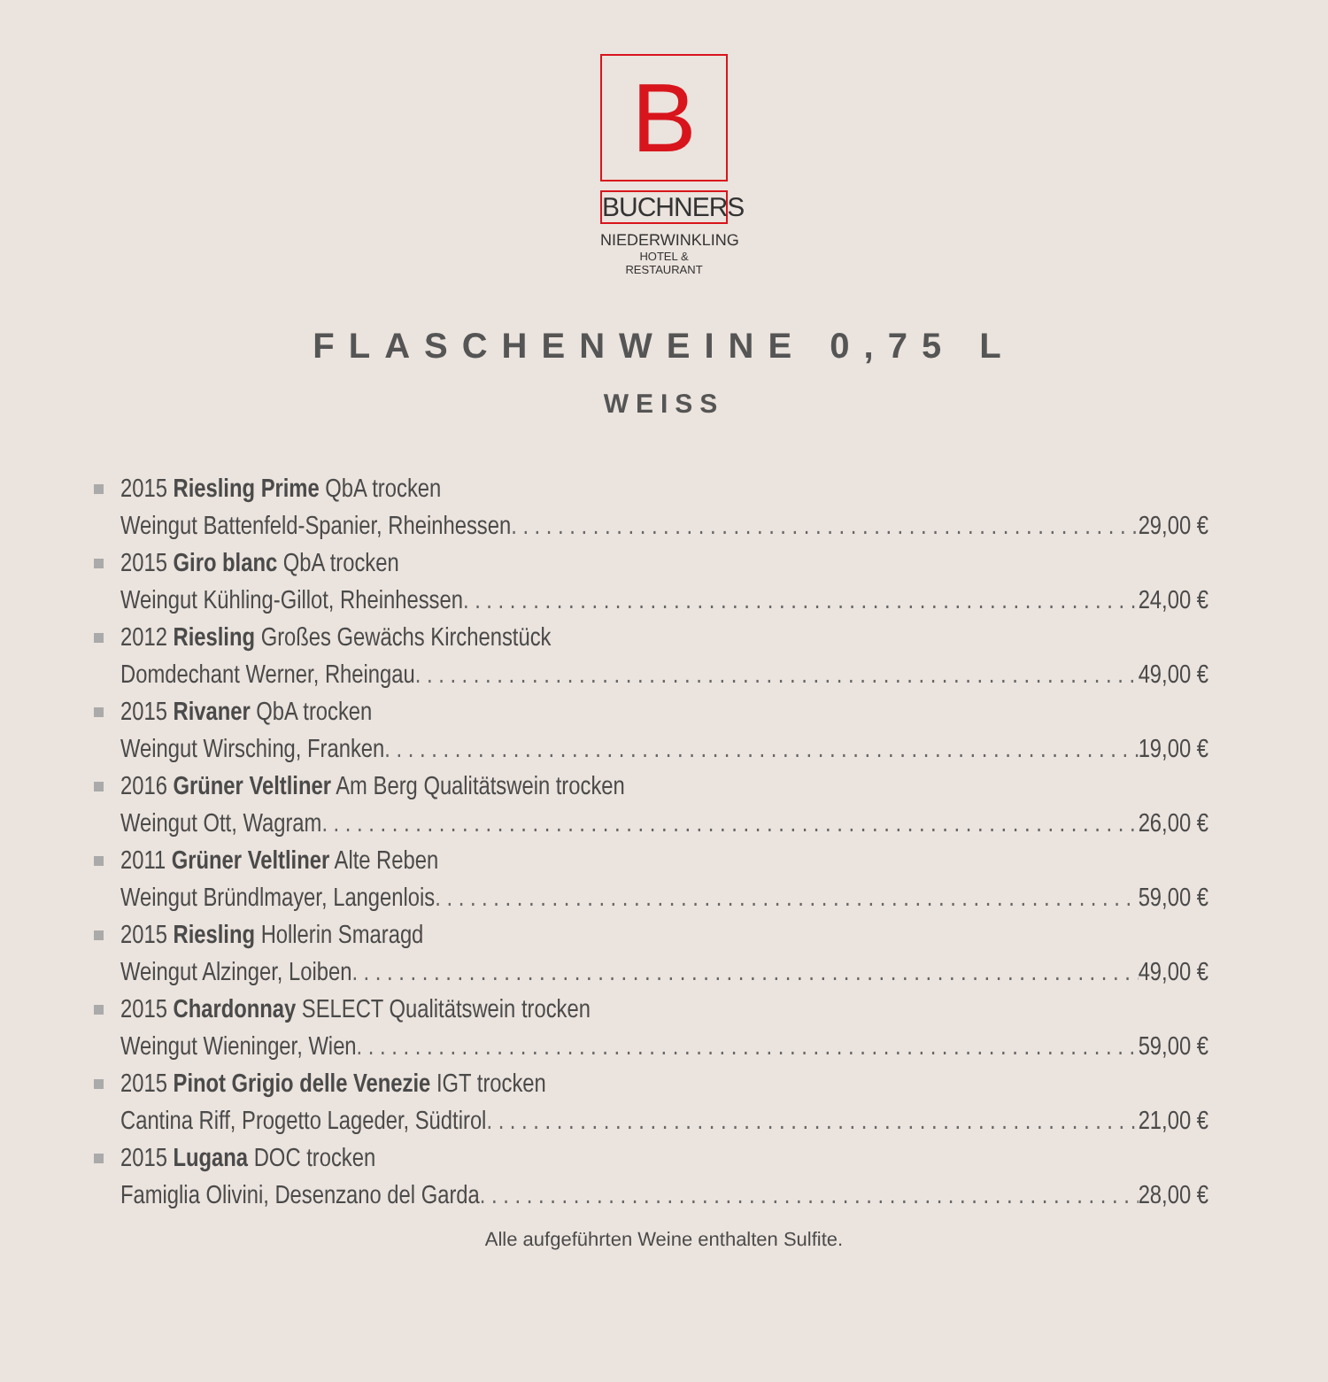B
BUCHNERS
NIEDERWINKLING
HOTEL & RESTAURANT
FLASCHENWEINE 0,75 L
WEISS
2015 Riesling Prime QbA trocken
Weingut Battenfeld-Spanier, Rheinhessen 29,00 €
2015 Giro blanc QbA trocken
Weingut Kühling-Gillot, Rheinhessen 24,00 €
2012 Riesling Großes Gewächs Kirchenstück
Domdechant Werner, Rheingau 49,00 €
2015 Rivaner QbA trocken
Weingut Wirsching, Franken 19,00 €
2016 Grüner Veltliner Am Berg Qualitätswein trocken
Weingut Ott, Wagram 26,00 €
2011 Grüner Veltliner Alte Reben
Weingut Bründlmayer, Langenlois 59,00 €
2015 Riesling Hollerin Smaragd
Weingut Alzinger, Loiben 49,00 €
2015 Chardonnay SELECT Qualitätswein trocken
Weingut Wieninger, Wien 59,00 €
2015 Pinot Grigio delle Venezie IGT trocken
Cantina Riff, Progetto Lageder, Südtirol 21,00 €
2015 Lugana DOC trocken
Famiglia Olivini, Desenzano del Garda 28,00 €
Alle aufgeführten Weine enthalten Sulfite.